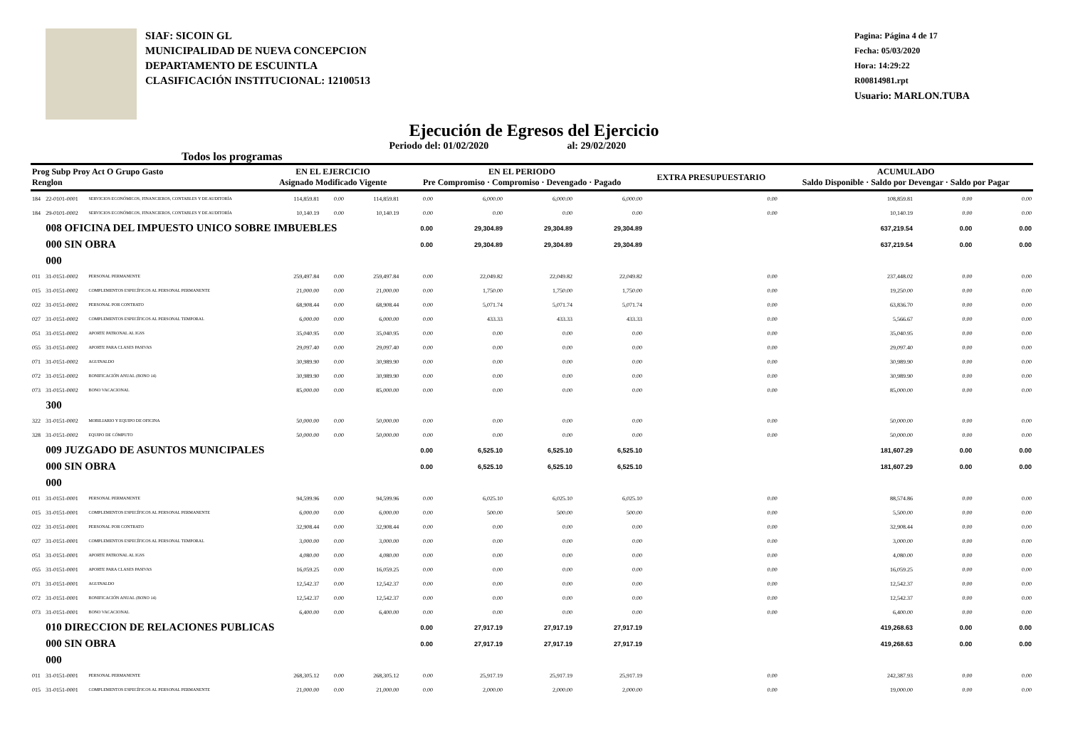SIAF: SICOIN GL
MUNICIPALIDAD DE NUEVA CONCEPCION
DEPARTAMENTO DE ESCUINTLA
CLASIFICACIÓN INSTITUCIONAL: 12100513
Pagina: Página 4 de 17
Fecha: 05/03/2020
Hora: 14:29:22
R00814981.rpt
Usuario: MARLON.TUBA
Ejecución de Egresos del Ejercicio
Todos los programas Periodo del: 01/02/2020 al: 29/02/2020
| Prog Subp Proy Act O Grupo Gasto Renglon | | | EN EL EJERCICIO Asignado Modificado Vigente | | | EN EL PERIODO Pre Compromiso · Compromiso · Devengado · Pagado | | | | EXTRA PRESUPUESTARIO | ACUMULADO Saldo Disponible · Saldo por Devengar · Saldo por Pagar | | |
| --- | --- | --- | --- | --- | --- | --- | --- | --- | --- | --- | --- | --- | --- |
| 184 | 22-0101-0001 | SERVICIOS ECONÓMICOS, FINANCIEROS, CONTABLES Y DE AUDITORÍA | 114,859.81 | 0.00 | 114,859.81 | 0.00 | 6,000.00 | 6,000.00 | 6,000.00 | 0.00 | 108,859.81 | 0.00 | 0.00 |
| 184 | 29-0101-0002 | SERVICIOS ECONÓMICOS, FINANCIEROS, CONTABLES Y DE AUDITORÍA | 10,140.19 | 0.00 | 10,140.19 | 0.00 | 0.00 | 0.00 | 0.00 | 0.00 | 10,140.19 | 0.00 | 0.00 |
| | 008 OFICINA DEL IMPUESTO UNICO SOBRE IMBUEBLES | | | | | 0.00 | 29,304.89 | 29,304.89 | 29,304.89 | | 637,219.54 | 0.00 | 0.00 |
| | 000 SIN OBRA | | | | | 0.00 | 29,304.89 | 29,304.89 | 29,304.89 | | 637,219.54 | 0.00 | 0.00 |
| | 000 | | | | | | | | | | | | |
| 011 | 31-0151-0002 | PERSONAL PERMANENTE | 259,497.84 | 0.00 | 259,497.84 | 0.00 | 22,049.82 | 22,049.82 | 22,049.82 | 0.00 | 237,448.02 | 0.00 | 0.00 |
| 015 | 31-0151-0002 | COMPLEMENTOS ESPECÍFICOS AL PERSONAL PERMANENTE | 21,000.00 | 0.00 | 21,000.00 | 0.00 | 1,750.00 | 1,750.00 | 1,750.00 | 0.00 | 19,250.00 | 0.00 | 0.00 |
| 022 | 31-0151-0002 | PERSONAL POR CONTRATO | 68,908.44 | 0.00 | 68,908.44 | 0.00 | 5,071.74 | 5,071.74 | 5,071.74 | 0.00 | 63,836.70 | 0.00 | 0.00 |
| 027 | 31-0151-0002 | COMPLEMENTOS ESPECÍFICOS AL PERSONAL TEMPORAL | 6,000.00 | 0.00 | 6,000.00 | 0.00 | 433.33 | 433.33 | 433.33 | 0.00 | 5,566.67 | 0.00 | 0.00 |
| 051 | 31-0151-0002 | APORTE PATRONAL AL IGSS | 35,040.95 | 0.00 | 35,040.95 | 0.00 | 0.00 | 0.00 | 0.00 | 0.00 | 35,040.95 | 0.00 | 0.00 |
| 055 | 31-0151-0002 | APORTE PARA CLASES PASIVAS | 29,097.40 | 0.00 | 29,097.40 | 0.00 | 0.00 | 0.00 | 0.00 | 0.00 | 29,097.40 | 0.00 | 0.00 |
| 071 | 31-0151-0002 | AGUINALDO | 30,989.90 | 0.00 | 30,989.90 | 0.00 | 0.00 | 0.00 | 0.00 | 0.00 | 30,989.90 | 0.00 | 0.00 |
| 072 | 31-0151-0002 | BONIFICACIÓN ANUAL (BONO 14) | 30,989.90 | 0.00 | 30,989.90 | 0.00 | 0.00 | 0.00 | 0.00 | 0.00 | 30,989.90 | 0.00 | 0.00 |
| 073 | 31-0151-0002 | BONO VACACIONAL | 85,000.00 | 0.00 | 85,000.00 | 0.00 | 0.00 | 0.00 | 0.00 | 0.00 | 85,000.00 | 0.00 | 0.00 |
| | 300 | | | | | | | | | | | | |
| 322 | 31-0151-0002 | MOBILIARIO Y EQUIPO DE OFICINA | 50,000.00 | 0.00 | 50,000.00 | 0.00 | 0.00 | 0.00 | 0.00 | 0.00 | 50,000.00 | 0.00 | 0.00 |
| 328 | 31-0151-0002 | EQUIPO DE CÓMPUTO | 50,000.00 | 0.00 | 50,000.00 | 0.00 | 0.00 | 0.00 | 0.00 | 0.00 | 50,000.00 | 0.00 | 0.00 |
| | 009 JUZGADO DE ASUNTOS MUNICIPALES | | | | | 0.00 | 6,525.10 | 6,525.10 | 6,525.10 | | 181,607.29 | 0.00 | 0.00 |
| | 000 SIN OBRA | | | | | 0.00 | 6,525.10 | 6,525.10 | 6,525.10 | | 181,607.29 | 0.00 | 0.00 |
| | 000 | | | | | | | | | | | | |
| 011 | 31-0151-0001 | PERSONAL PERMANENTE | 94,599.96 | 0.00 | 94,599.96 | 0.00 | 6,025.10 | 6,025.10 | 6,025.10 | 0.00 | 88,574.86 | 0.00 | 0.00 |
| 015 | 31-0151-0001 | COMPLEMENTOS ESPECÍFICOS AL PERSONAL PERMANENTE | 6,000.00 | 0.00 | 6,000.00 | 0.00 | 500.00 | 500.00 | 500.00 | 0.00 | 5,500.00 | 0.00 | 0.00 |
| 022 | 31-0151-0001 | PERSONAL POR CONTRATO | 32,908.44 | 0.00 | 32,908.44 | 0.00 | 0.00 | 0.00 | 0.00 | 0.00 | 32,908.44 | 0.00 | 0.00 |
| 027 | 31-0151-0001 | COMPLEMENTOS ESPECÍFICOS AL PERSONAL TEMPORAL | 3,000.00 | 0.00 | 3,000.00 | 0.00 | 0.00 | 0.00 | 0.00 | 0.00 | 3,000.00 | 0.00 | 0.00 |
| 051 | 31-0151-0001 | APORTE PATRONAL AL IGSS | 4,080.00 | 0.00 | 4,080.00 | 0.00 | 0.00 | 0.00 | 0.00 | 0.00 | 4,080.00 | 0.00 | 0.00 |
| 055 | 31-0151-0001 | APORTE PARA CLASES PASIVAS | 16,059.25 | 0.00 | 16,059.25 | 0.00 | 0.00 | 0.00 | 0.00 | 0.00 | 16,059.25 | 0.00 | 0.00 |
| 071 | 31-0151-0001 | AGUINALDO | 12,542.37 | 0.00 | 12,542.37 | 0.00 | 0.00 | 0.00 | 0.00 | 0.00 | 12,542.37 | 0.00 | 0.00 |
| 072 | 31-0151-0001 | BONIFICACIÓN ANUAL (BONO 14) | 12,542.37 | 0.00 | 12,542.37 | 0.00 | 0.00 | 0.00 | 0.00 | 0.00 | 12,542.37 | 0.00 | 0.00 |
| 073 | 31-0151-0001 | BONO VACACIONAL | 6,400.00 | 0.00 | 6,400.00 | 0.00 | 0.00 | 0.00 | 0.00 | 0.00 | 6,400.00 | 0.00 | 0.00 |
| | 010 DIRECCION DE RELACIONES PUBLICAS | | | | | 0.00 | 27,917.19 | 27,917.19 | 27,917.19 | | 419,268.63 | 0.00 | 0.00 |
| | 000 SIN OBRA | | | | | 0.00 | 27,917.19 | 27,917.19 | 27,917.19 | | 419,268.63 | 0.00 | 0.00 |
| | 000 | | | | | | | | | | | | |
| 011 | 31-0151-0001 | PERSONAL PERMANENTE | 268,305.12 | 0.00 | 268,305.12 | 0.00 | 25,917.19 | 25,917.19 | 25,917.19 | 0.00 | 242,387.93 | 0.00 | 0.00 |
| 015 | 31-0151-0001 | COMPLEMENTOS ESPECÍFICOS AL PERSONAL PERMANENTE | 21,000.00 | 0.00 | 21,000.00 | 0.00 | 2,000.00 | 2,000.00 | 2,000.00 | 0.00 | 19,000.00 | 0.00 | 0.00 |